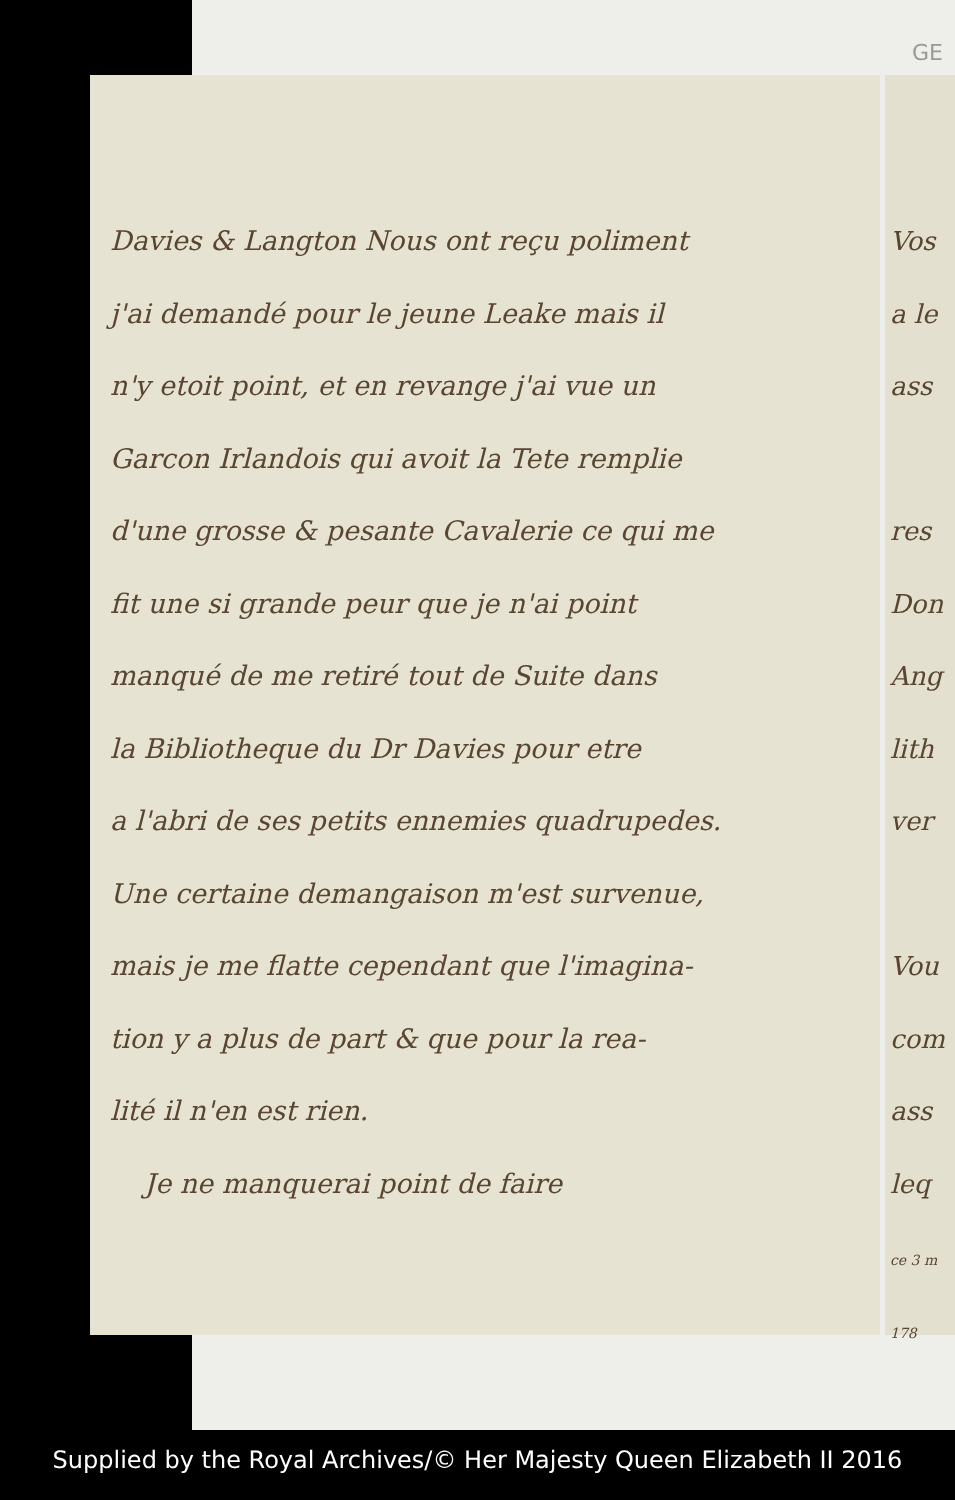GE
Davies & Langton Nous ont reçu poliment
j'ai demandé pour le jeune Leake mais il
n'y etoit point, et en revange j'ai vue un
Garcon Irlandois qui avoit la Tete remplie
d'une grosse & pesante Cavalerie ce qui me
fit une si grande peur que je n'ai point
manqué de me retiré tout de Suite dans
la Bibliotheque du Dr Davies pour etre
a l'abri de ses petits ennemies quadrupedes.
Une certaine demangaison m'est survenue,
mais je me flatte cependant que l'imagina-
tion y a plus de part & que pour la rea-
lité il n'en est rien.
Je ne manquerai point de faire
Vos
a le
ass
res
Don
Ang
lith
ver
Vou
com
ass
leq
ce 3 m
178
Supplied by the Royal Archives/© Her Majesty Queen Elizabeth II 2016